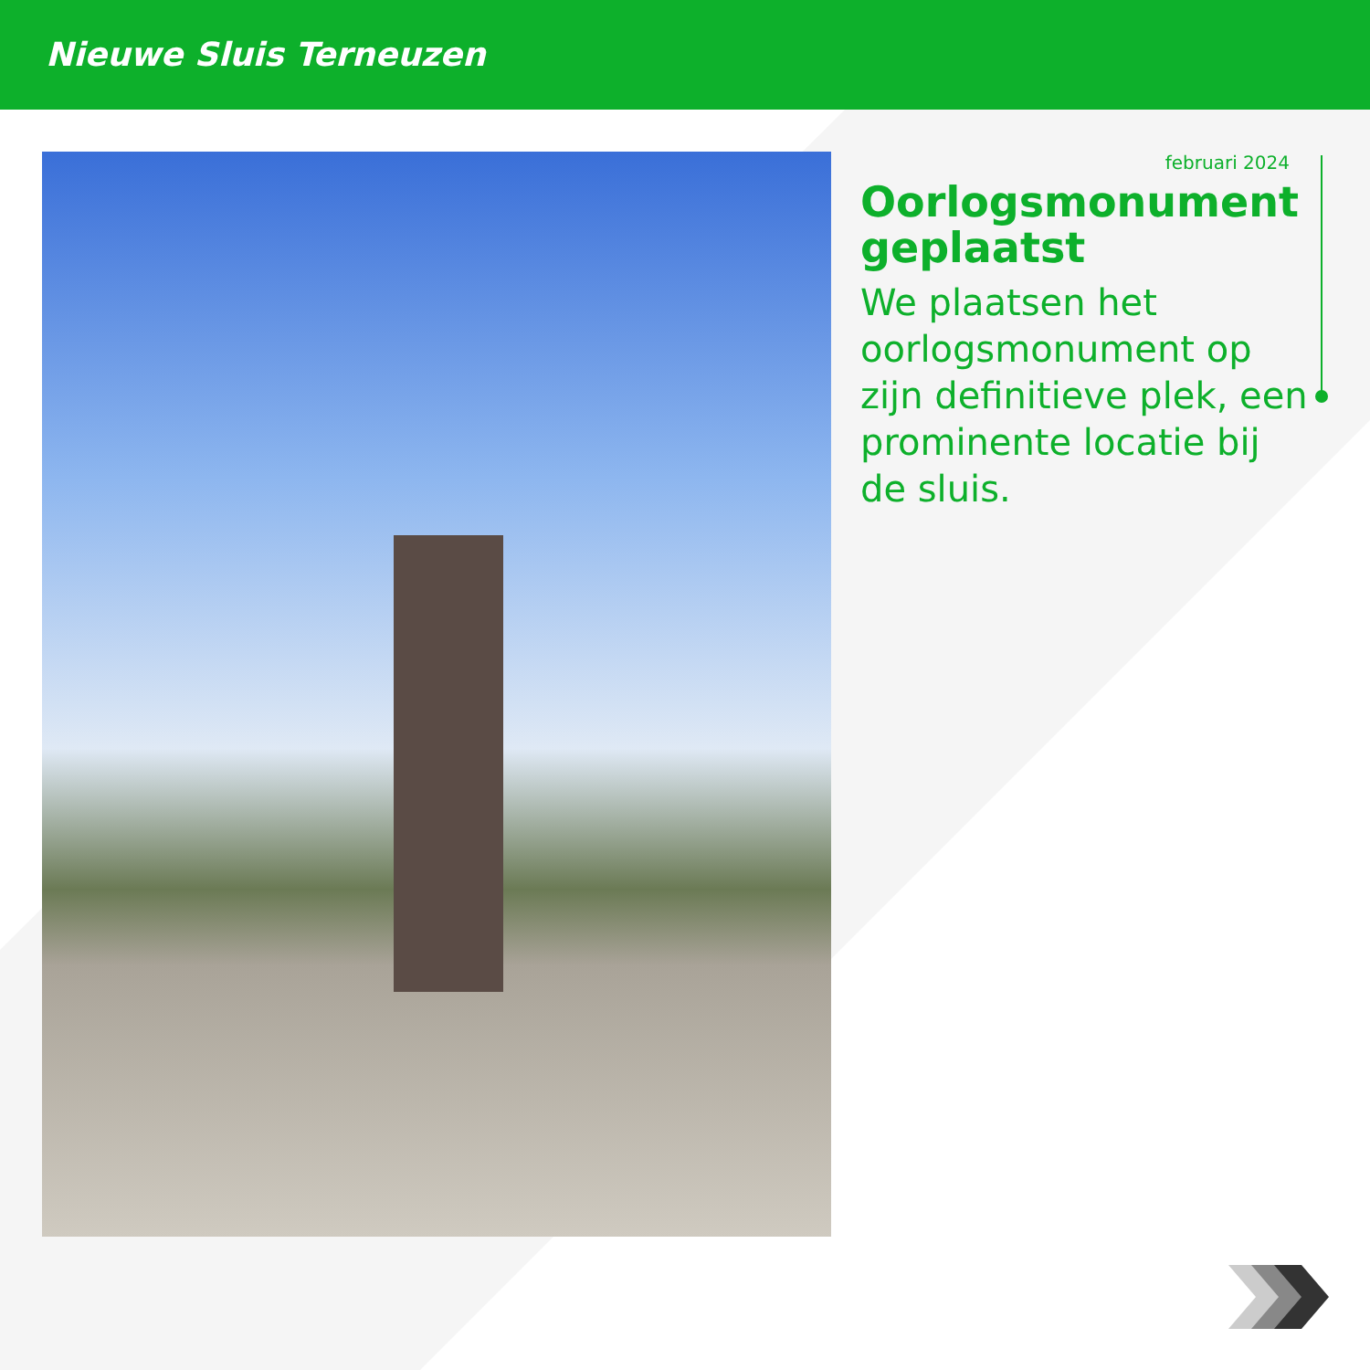Nieuwe Sluis Terneuzen
februari 2024
Oorlogsmonument geplaatst
We plaatsen het oorlogsmonument op zijn definitieve plek, een prominente locatie bij de sluis.